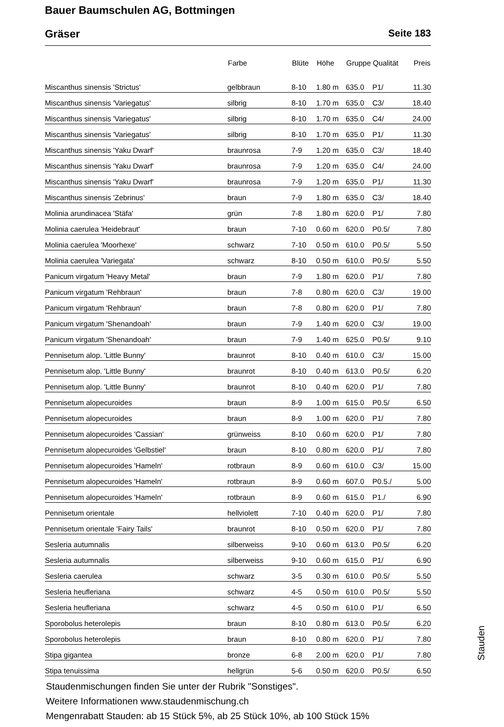Bauer Baumschulen AG, Bottmingen
Gräser Seite 183
| | Farbe | Blüte | Höhe | Gruppe | Qualität | Preis |
| --- | --- | --- | --- | --- | --- | --- |
| Miscanthus sinensis 'Strictus' | gelbbraun | 8-10 | 1.80 m | 635.0 | P1/ | 11.30 |
| Miscanthus sinensis 'Variegatus' | silbrig | 8-10 | 1.70 m | 635.0 | C3/ | 18.40 |
| Miscanthus sinensis 'Variegatus' | silbrig | 8-10 | 1.70 m | 635.0 | C4/ | 24.00 |
| Miscanthus sinensis 'Variegatus' | silbrig | 8-10 | 1.70 m | 635.0 | P1/ | 11.30 |
| Miscanthus sinensis 'Yaku Dwarf' | braunrosa | 7-9 | 1.20 m | 635.0 | C3/ | 18.40 |
| Miscanthus sinensis 'Yaku Dwarf' | braunrosa | 7-9 | 1.20 m | 635.0 | C4/ | 24.00 |
| Miscanthus sinensis 'Yaku Dwarf' | braunrosa | 7-9 | 1.20 m | 635.0 | P1/ | 11.30 |
| Miscanthus sinensis 'Zebrinus' | braun | 7-9 | 1.80 m | 635.0 | C3/ | 18.40 |
| Molinia arundinacea 'Stäfa' | grün | 7-8 | 1.80 m | 620.0 | P1/ | 7.80 |
| Molinia caerulea 'Heidebraut' | braun | 7-10 | 0.60 m | 620.0 | P0.5/ | 7.80 |
| Molinia caerulea 'Moorhexe' | schwarz | 7-10 | 0.50 m | 610.0 | P0.5/ | 5.50 |
| Molinia caerulea 'Variegata' | schwarz | 8-10 | 0.50 m | 610.0 | P0.5/ | 5.50 |
| Panicum virgatum 'Heavy Metal' | braun | 7-9 | 1.80 m | 620.0 | P1/ | 7.80 |
| Panicum virgatum 'Rehbraun' | braun | 7-8 | 0.80 m | 620.0 | C3/ | 19.00 |
| Panicum virgatum 'Rehbraun' | braun | 7-8 | 0.80 m | 620.0 | P1/ | 7.80 |
| Panicum virgatum 'Shenandoah' | braun | 7-9 | 1.40 m | 620.0 | C3/ | 19.00 |
| Panicum virgatum 'Shenandoah' | braun | 7-9 | 1.40 m | 625.0 | P0.5/ | 9.10 |
| Pennisetum alop. 'Little Bunny' | braunrot | 8-10 | 0.40 m | 610.0 | C3/ | 15.00 |
| Pennisetum alop. 'Little Bunny' | braunrot | 8-10 | 0.40 m | 613.0 | P0.5/ | 6.20 |
| Pennisetum alop. 'Little Bunny' | braunrot | 8-10 | 0.40 m | 620.0 | P1/ | 7.80 |
| Pennisetum alopecuroides | braun | 8-9 | 1.00 m | 615.0 | P0.5/ | 6.50 |
| Pennisetum alopecuroides | braun | 8-9 | 1.00 m | 620.0 | P1/ | 7.80 |
| Pennisetum alopecuroides 'Cassian' | grünweiss | 8-10 | 0.60 m | 620.0 | P1/ | 7.80 |
| Pennisetum alopecuroides 'Gelbstiel' | braun | 8-10 | 0.80 m | 620.0 | P1/ | 7.80 |
| Pennisetum alopecuroides 'Hameln' | rotbraun | 8-9 | 0.60 m | 610.0 | C3/ | 15.00 |
| Pennisetum alopecuroides 'Hameln' | rotbraun | 8-9 | 0.60 m | 607.0 | P0.5./ | 5.00 |
| Pennisetum alopecuroides 'Hameln' | rotbraun | 8-9 | 0.60 m | 615.0 | P1./ | 6.90 |
| Pennisetum orientale | hellviolett | 7-10 | 0.40 m | 620.0 | P1/ | 7.80 |
| Pennisetum orientale 'Fairy Tails' | braunrot | 8-10 | 0.50 m | 620.0 | P1/ | 7.80 |
| Sesleria autumnalis | silberweiss | 9-10 | 0.60 m | 613.0 | P0.5/ | 6.20 |
| Sesleria autumnalis | silberweiss | 9-10 | 0.60 m | 615.0 | P1/ | 6.90 |
| Sesleria caerulea | schwarz | 3-5 | 0.30 m | 610.0 | P0.5/ | 5.50 |
| Sesleria heufleriana | schwarz | 4-5 | 0.50 m | 610.0 | P0.5/ | 5.50 |
| Sesleria heufleriana | schwarz | 4-5 | 0.50 m | 610.0 | P1/ | 6.50 |
| Sporobolus heterolepis | braun | 8-10 | 0.80 m | 613.0 | P0.5/ | 6.20 |
| Sporobolus heterolepis | braun | 8-10 | 0.80 m | 620.0 | P1/ | 7.80 |
| Stipa gigantea | bronze | 6-8 | 2.00 m | 620.0 | P1/ | 7.80 |
| Stipa tenuissima | hellgrün | 5-6 | 0.50 m | 620.0 | P0.5/ | 6.50 |
Staudenmischungen finden Sie unter der Rubrik "Sonstiges".
Weitere Informationen www.staudenmischung.ch
Mengenrabatt Stauden: ab 15 Stück 5%, ab 25 Stück 10%, ab 100 Stück 15%
Stauden